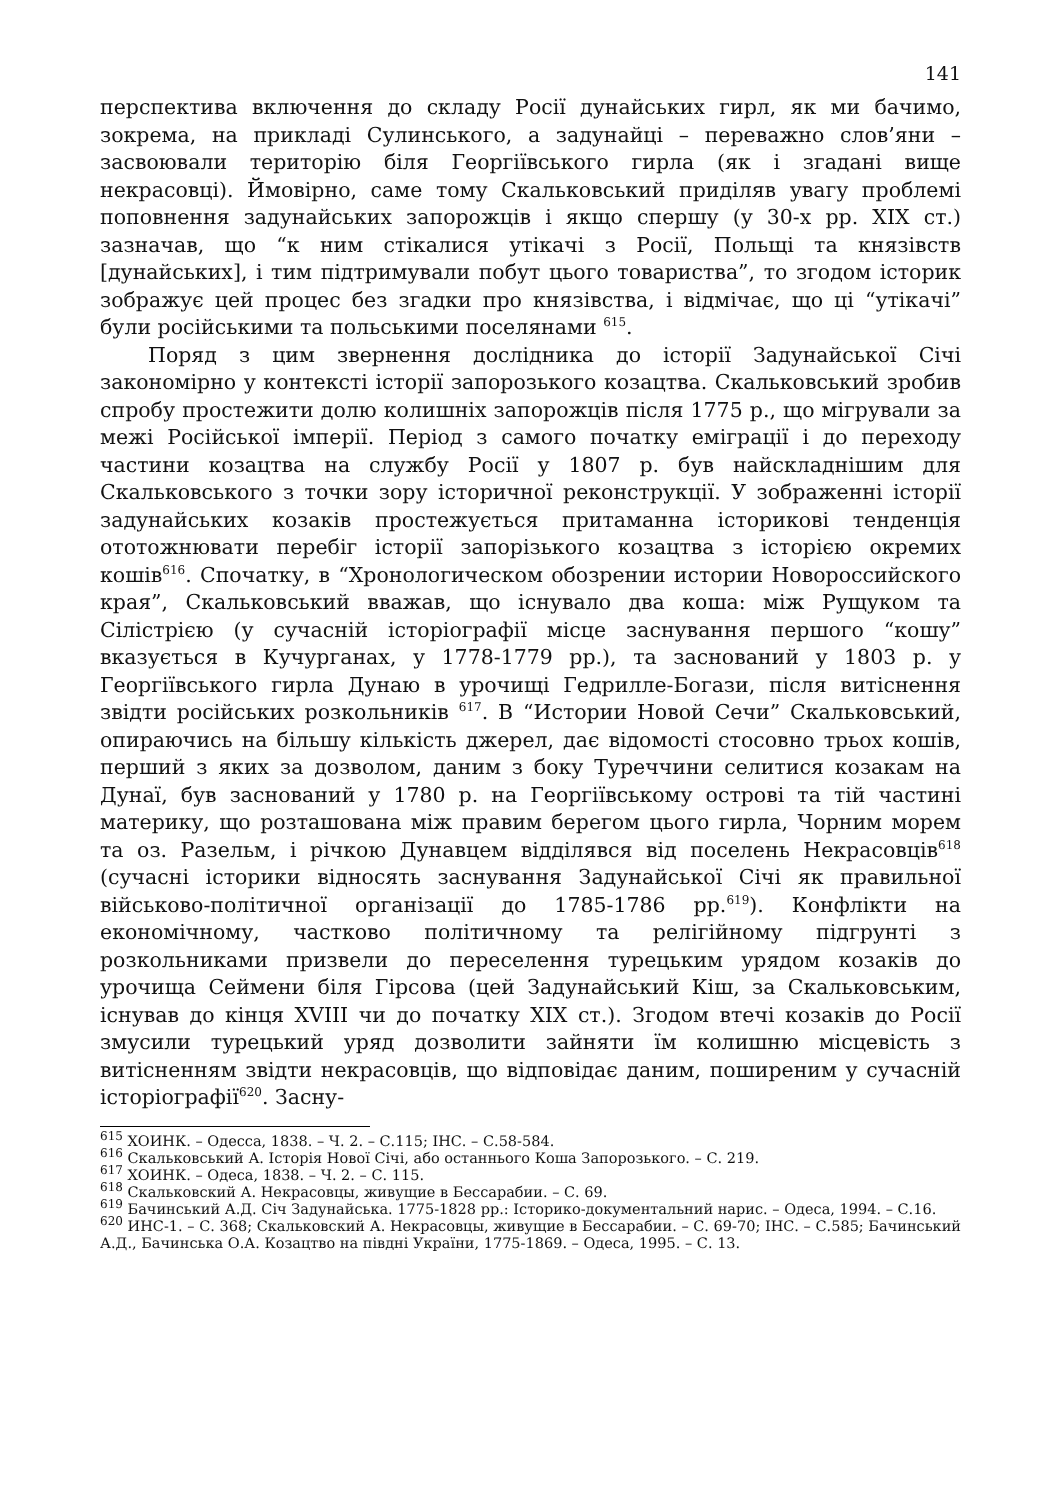141
перспектива включення до складу Росії дунайських гирл, як ми бачимо, зокрема, на прикладі Сулинського, а задунайці – переважно слов’яни – засвоювали територію біля Георгіївського гирла (як і згадані вище некрасовці). Ймовірно, саме тому Скальковський приділяв увагу проблемі поповнення задунайських запорожців і якщо спершу (у 30-х рр. XIX ст.) зазначав, що “к ним стікалися утікачі з Росії, Польщі та князівств [дунайських], і тим підтримували побут цього товариства”, то згодом історик зображує цей процес без згадки про князівства, і відмічає, що ці “утікачі” були російськими та польськими поселянами <sup>615</sup>.
Поряд з цим звернення дослідника до історії Задунайської Січі закономірно у контексті історії запорозького козацтва. Скальковський зробив спробу простежити долю колишніх запорожців після 1775 р., що мігрували за межі Російської імперії. Період з самого початку еміграції і до переходу частини козацтва на службу Росії у 1807 р. був найскладнішим для Скальковського з точки зору історичної реконструкції. У зображенні історії задунайських козаків простежується притаманна історикові тенденція ототожнювати перебіг історії запорізького козацтва з історією окремих кошів<sup>616</sup>. Спочатку, в “Хронологическом обозрении истории Новороссийского края”, Скальковський вважав, що існувало два коша: між Рущуком та Сілістрією (у сучасній історіографії місце заснування першого “кошу” вказується в Кучурганах, у 1778-1779 рр.), та заснований у 1803 р. у Георгіївського гирла Дунаю в урочищі Гедрилле-Богази, після витіснення звідти російських розкольників <sup>617</sup>. В “Истории Новой Сечи” Скальковський, опираючись на більшу кількість джерел, дає відомості стосовно трьох кошів, перший з яких за дозволом, даним з боку Туреччини селитися козакам на Дунаї, був заснований у 1780 р. на Георгіївському острові та тій частині материку, що розташована між правим берегом цього гирла, Чорним морем та оз. Разельм, і річкою Дунавцем відділявся від поселень Некрасовців<sup>618</sup> (сучасні історики відносять заснування Задунайської Січі як правильної військово-політичної організації до 1785-1786 рр.<sup>619</sup>). Конфлікти на економічному, частково політичному та релігійному підгрунті з розкольниками призвели до переселення турецьким урядом козаків до урочища Сеймени біля Гірсова (цей Задунайський Кіш, за Скальковським, існував до кінця XVIII чи до початку XIX ст.). Згодом втечі козаків до Росії змусили турецький уряд дозволити зайняти їм колишню місцевість з витісненням звідти некрасовців, що відповідає даним, поширеним у сучасній історіографії<sup>620</sup>. Засну-
<sup>615</sup> ХОИНК. – Одесса, 1838. – Ч. 2. – С.115; ІНС. – С.58-584.
<sup>616</sup> Скальковський А. Історія Нової Січі, або останнього Коша Запорозького. – С. 219.
<sup>617</sup> ХОИНК. – Одеса, 1838. – Ч. 2. – С. 115.
<sup>618</sup> Скальковский А. Некрасовцы, живущие в Бессарабии. – С. 69.
<sup>619</sup> Бачинський А.Д. Січ Задунайська. 1775-1828 рр.: Історико-документальний нарис. – Одеса, 1994. – С.16.
<sup>620</sup> ИНС-1. – С. 368; Скальковский А. Некрасовцы, живущие в Бессарабии. – С. 69-70; ІНС. – С.585; Бачинський А.Д., Бачинська О.А. Козацтво на півдні України, 1775-1869. – Одеса, 1995. – С. 13.